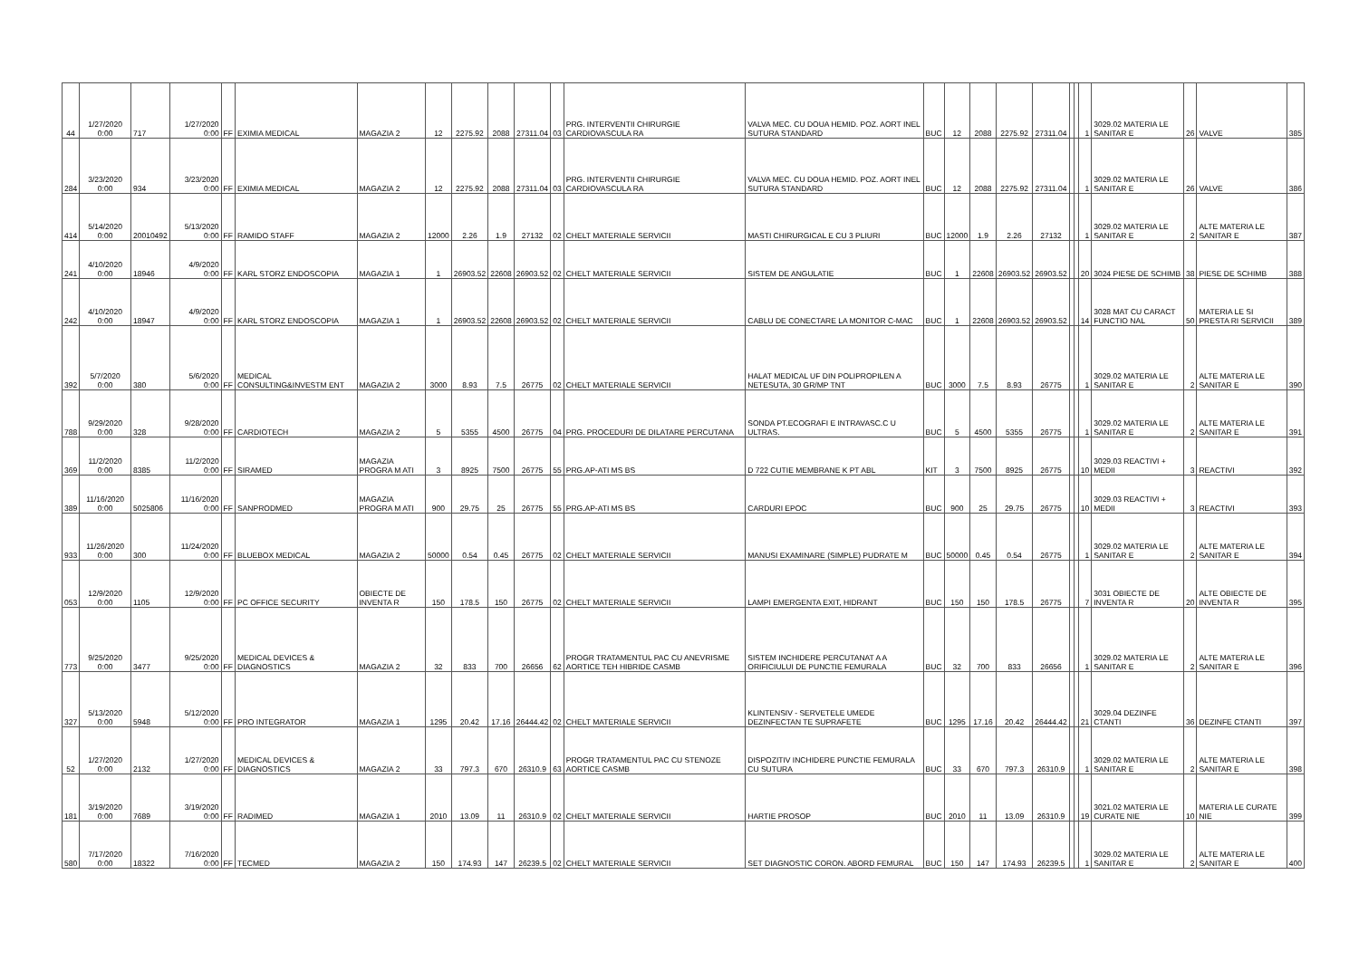| 44 | 1/27/2020 0:00 | 717 | 1/27/2020 0:00 | FF | EXIMIA MEDICAL | MAGAZIA 2 | 12 | 2275.92 | 2088 | 27311.04 | 03 | PRG. INTERVENTII CHIRURGIE CARDIOVASCULA RA | VALVA MEC. CU DOUA HEMID. POZ. AORT INEL SUTURA STANDARD | BUC | 12 | 2088 | 2275.92 | 27311.04 | | | 1 | 3029.02 MATERIA LE SANITAR E | 26 | VALVE | 385 |
| 284 | 3/23/2020 0:00 | 934 | 3/23/2020 0:00 | FF | EXIMIA MEDICAL | MAGAZIA 2 | 12 | 2275.92 | 2088 | 27311.04 | 03 | PRG. INTERVENTII CHIRURGIE CARDIOVASCULA RA | VALVA MEC. CU DOUA HEMID. POZ. AORT INEL SUTURA STANDARD | BUC | 12 | 2088 | 2275.92 | 27311.04 | | | 1 | 3029.02 MATERIA LE SANITAR E | 26 | VALVE | 386 |
| 414 | 5/14/2020 0:00 | 20010492 | 5/13/2020 0:00 | FF | RAMIDO STAFF | MAGAZIA 2 | 12000 | 2.26 | 1.9 | 27132 | 02 | CHELT MATERIALE SERVICII | MASTI CHIRURGICAL E CU 3 PLIURI | BUC | 12000 | 1.9 | 2.26 | 27132 | | | 1 | 3029.02 MATERIA LE SANITAR E | 2 | ALTE MATERIA LE SANITAR E | 387 |
| 241 | 4/10/2020 0:00 | 18946 | 4/9/2020 0:00 | FF | KARL STORZ ENDOSCOPIA | MAGAZIA 1 | 1 | 26903.52 | 22608 | 26903.52 | 02 | CHELT MATERIALE SERVICII | SISTEM DE ANGULATIE | BUC | 1 | 22608 | 26903.52 | 26903.52 | | | 20 | 3024 PIESE DE SCHIMB | 38 | PIESE DE SCHIMB | 388 |
| 242 | 4/10/2020 0:00 | 18947 | 4/9/2020 0:00 | FF | KARL STORZ ENDOSCOPIA | MAGAZIA 1 | 1 | 26903.52 | 22608 | 26903.52 | 02 | CHELT MATERIALE SERVICII | CABLU DE CONECTARE LA MONITOR C-MAC | BUC | 1 | 22608 | 26903.52 | 26903.52 | | | 14 | 3028 MAT CU CARACT FUNCTIO NAL | 50 | MATERIA LE SI PRESTA RI SERVICII | 389 |
| 392 | 5/7/2020 0:00 | 380 | 5/6/2020 0:00 | FF | MEDICAL CONSULTING&INVESTM ENT | MAGAZIA 2 | 3000 | 8.93 | 7.5 | 26775 | 02 | CHELT MATERIALE SERVICII | HALAT MEDICAL UF DIN POLIPROPILEN A NETESUTA, 30 GR/MP TNT | BUC | 3000 | 7.5 | 8.93 | 26775 | | | 1 | 3029.02 MATERIA LE SANITAR E | 2 | ALTE MATERIA LE SANITAR E | 390 |
| 788 | 9/29/2020 0:00 | 328 | 9/28/2020 0:00 | FF | CARDIOTECH | MAGAZIA 2 | 5 | 5355 | 4500 | 26775 | 04 | PRG. PROCEDURI DE DILATARE PERCUTANA | SONDA PT.ECOGRAFI E INTRAVASC.C U ULTRAS. | BUC | 5 | 4500 | 5355 | 26775 | | | 1 | 3029.02 MATERIA LE SANITAR E | 2 | ALTE MATERIA LE SANITAR E | 391 |
| 369 | 11/2/2020 0:00 | 8385 | 11/2/2020 0:00 | FF | SIRAMED | MAGAZIA PROGRA M ATI | 3 | 8925 | 7500 | 26775 | 55 | PRG.AP-ATI MS BS | D 722 CUTIE MEMBRANE K PT ABL | KIT | 3 | 7500 | 8925 | 26775 | | | 10 | 3029.03 REACTIVI + MEDII | 3 | REACTIVI | 392 |
| 389 | 11/16/2020 0:00 | 5025806 | 11/16/2020 0:00 | FF | SANPRODMED | MAGAZIA PROGRA M ATI | 900 | 29.75 | 25 | 26775 | 55 | PRG.AP-ATI MS BS | CARDURI EPOC | BUC | 900 | 25 | 29.75 | 26775 | | | 10 | 3029.03 REACTIVI + MEDII | 3 | REACTIVI | 393 |
| 933 | 11/26/2020 0:00 | 300 | 11/24/2020 0:00 | FF | BLUEBOX MEDICAL | MAGAZIA 2 | 50000 | 0.54 | 0.45 | 26775 | 02 | CHELT MATERIALE SERVICII | MANUSI EXAMINARE (SIMPLE) PUDRATE M | BUC | 50000 | 0.45 | 0.54 | 26775 | | | 1 | 3029.02 MATERIA LE SANITAR E | 2 | ALTE MATERIA LE SANITAR E | 394 |
| 053 | 12/9/2020 0:00 | 1105 | 12/9/2020 0:00 | FF | PC OFFICE SECURITY | OBIECTE DE INVENTA R | 150 | 178.5 | 150 | 26775 | 02 | CHELT MATERIALE SERVICII | LAMPI EMERGENTA EXIT, HIDRANT | BUC | 150 | 150 | 178.5 | 26775 | | | 7 | 3031 OBIECTE DE INVENTA R | 20 | ALTE OBIECTE DE INVENTA R | 395 |
| 773 | 9/25/2020 0:00 | 3477 | 9/25/2020 0:00 | FF | MEDICAL DEVICES & DIAGNOSTICS | MAGAZIA 2 | 32 | 833 | 700 | 26656 | 62 | PROGR TRATAMENTUL PAC CU ANEVRISME AORTICE TEH HIBRIDE CASMB | SISTEM INCHIDERE PERCUTANAT A A ORIFICIULUI DE PUNCTIE FEMURALA | BUC | 32 | 700 | 833 | 26656 | | | 1 | 3029.02 MATERIA LE SANITAR E | 2 | ALTE MATERIA LE SANITAR E | 396 |
| 327 | 5/13/2020 0:00 | 5948 | 5/12/2020 0:00 | FF | PRO INTEGRATOR | MAGAZIA 1 | 1295 | 20.42 | 17.16 | 26444.42 | 02 | CHELT MATERIALE SERVICII | KLINTENSIV - SERVETELE UMEDE DEZINFECTAN TE SUPRAFETE | BUC | 1295 | 17.16 | 20.42 | 26444.42 | | | 21 | 3029.04 DEZINFE CTANTI | 36 | DEZINFE CTANTI | 397 |
| 52 | 1/27/2020 0:00 | 2132 | 1/27/2020 0:00 | FF | MEDICAL DEVICES & DIAGNOSTICS | MAGAZIA 2 | 33 | 797.3 | 670 | 26310.9 | 63 | PROGR TRATAMENTUL PAC CU STENOZE AORTICE CASMB | DISPOZITIV INCHIDERE PUNCTIE FEMURALA CU SUTURA | BUC | 33 | 670 | 797.3 | 26310.9 | | | 1 | 3029.02 MATERIA LE SANITAR E | 2 | ALTE MATERIA LE SANITAR E | 398 |
| 181 | 3/19/2020 0:00 | 7689 | 3/19/2020 0:00 | FF | RADIMED | MAGAZIA 1 | 2010 | 13.09 | 11 | 26310.9 | 02 | CHELT MATERIALE SERVICII | HARTIE PROSOP | BUC | 2010 | 11 | 13.09 | 26310.9 | | | 19 | 3021.02 MATERIA LE CURATE NIE | 10 | MATERIA LE CURATE NIE | 399 |
| 580 | 7/17/2020 0:00 | 18322 | 7/16/2020 0:00 | FF | TECMED | MAGAZIA 2 | 150 | 174.93 | 147 | 26239.5 | 02 | CHELT MATERIALE SERVICII | SET DIAGNOSTIC CORON. ABORD FEMURAL | BUC | 150 | 147 | 174.93 | 26239.5 | | | 1 | 3029.02 MATERIA LE SANITAR E | 2 | ALTE MATERIA LE SANITAR E | 400 |